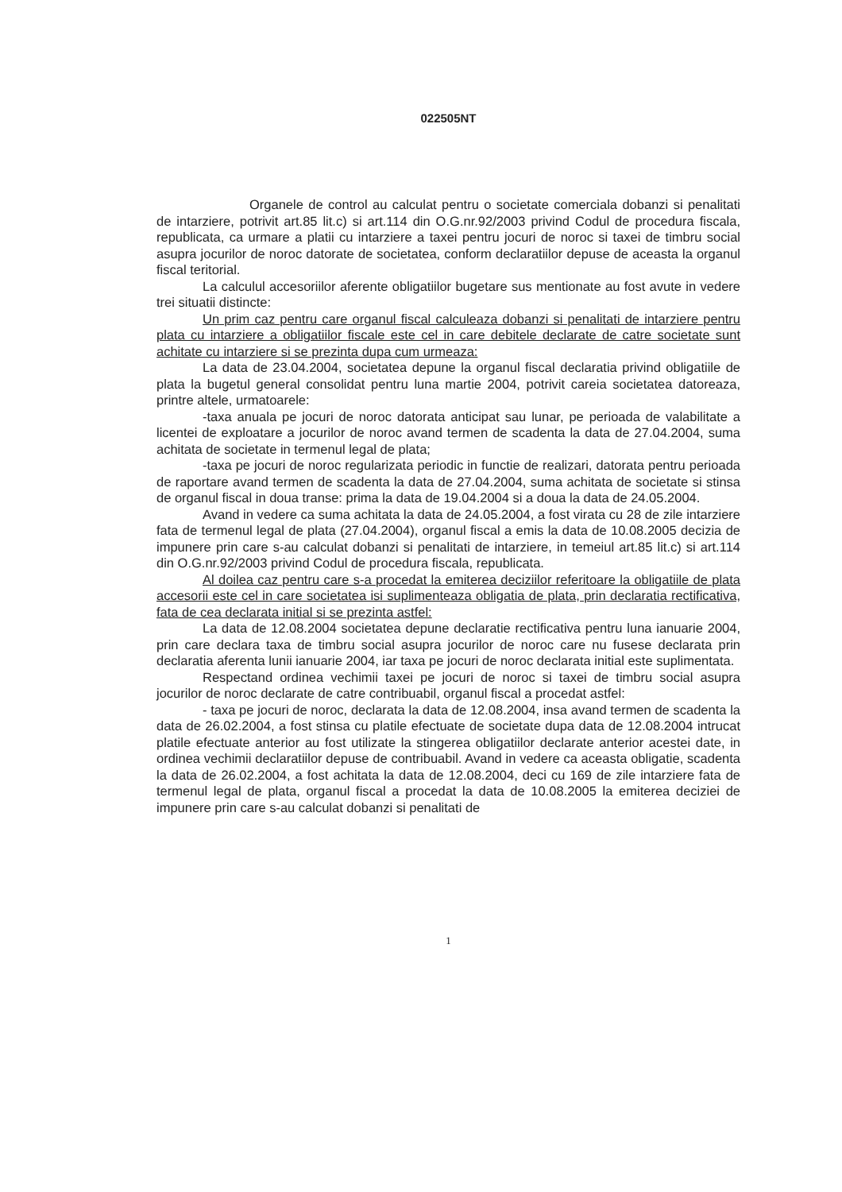022505NT
Organele de control au calculat pentru o societate comerciala dobanzi si penalitati de intarziere, potrivit art.85 lit.c) si art.114 din O.G.nr.92/2003 privind Codul de procedura fiscala, republicata, ca urmare a platii cu intarziere a taxei pentru jocuri de noroc si taxei de timbru social asupra jocurilor de noroc datorate de societatea, conform declaratiilor depuse de aceasta la organul fiscal teritorial.
La calculul accesoriilor aferente obligatiilor bugetare sus mentionate au fost avute in vedere trei situatii distincte:
Un prim caz pentru care organul fiscal calculeaza dobanzi si penalitati de intarziere pentru plata cu intarziere a obligatiilor fiscale este cel in care debitele declarate de catre societate sunt achitate cu intarziere si se prezinta dupa cum urmeaza:
La data de 23.04.2004, societatea depune la organul fiscal declaratia privind obligatiile de plata la bugetul general consolidat pentru luna martie 2004, potrivit careia societatea datoreaza, printre altele, urmatoarele:
-taxa anuala pe jocuri de noroc datorata anticipat sau lunar, pe perioada de valabilitate a licentei de exploatare a jocurilor de noroc avand termen de scadenta la data de 27.04.2004, suma achitata de societate in termenul legal de plata;
-taxa pe jocuri de noroc regularizata periodic in functie de realizari, datorata pentru perioada de raportare avand termen de scadenta la data de 27.04.2004, suma achitata de societate si stinsa de organul fiscal in doua transe: prima la data de 19.04.2004 si a doua la data de 24.05.2004.
Avand in vedere ca suma achitata la data de 24.05.2004, a fost virata cu 28 de zile intarziere fata de termenul legal de plata (27.04.2004), organul fiscal a emis la data de 10.08.2005 decizia de impunere prin care s-au calculat dobanzi si penalitati de intarziere, in temeiul art.85 lit.c) si art.114 din O.G.nr.92/2003 privind Codul de procedura fiscala, republicata.
Al doilea caz pentru care s-a procedat la emiterea deciziilor referitoare la obligatiile de plata accesorii este cel in care societatea isi suplimenteaza obligatia de plata, prin declaratia rectificativa, fata de cea declarata initial si se prezinta astfel:
La data de 12.08.2004 societatea depune declaratie rectificativa pentru luna ianuarie 2004, prin care declara taxa de timbru social asupra jocurilor de noroc care nu fusese declarata prin declaratia aferenta lunii ianuarie 2004, iar taxa pe jocuri de noroc declarata initial este suplimentata.
Respectand ordinea vechimii taxei pe jocuri de noroc si taxei de timbru social asupra jocurilor de noroc declarate de catre contribuabil, organul fiscal a procedat astfel:
- taxa pe jocuri de noroc, declarata la data de 12.08.2004, insa avand termen de scadenta la data de 26.02.2004, a fost stinsa cu platile efectuate de societate dupa data de 12.08.2004 intrucat platile efectuate anterior au fost utilizate la stingerea obligatiilor declarate anterior acestei date, in ordinea vechimii declaratiilor depuse de contribuabil. Avand in vedere ca aceasta obligatie, scadenta la data de 26.02.2004, a fost achitata la data de 12.08.2004, deci cu 169 de zile intarziere fata de termenul legal de plata, organul fiscal a procedat la data de 10.08.2005 la emiterea deciziei de impunere prin care s-au calculat dobanzi si penalitati de
1